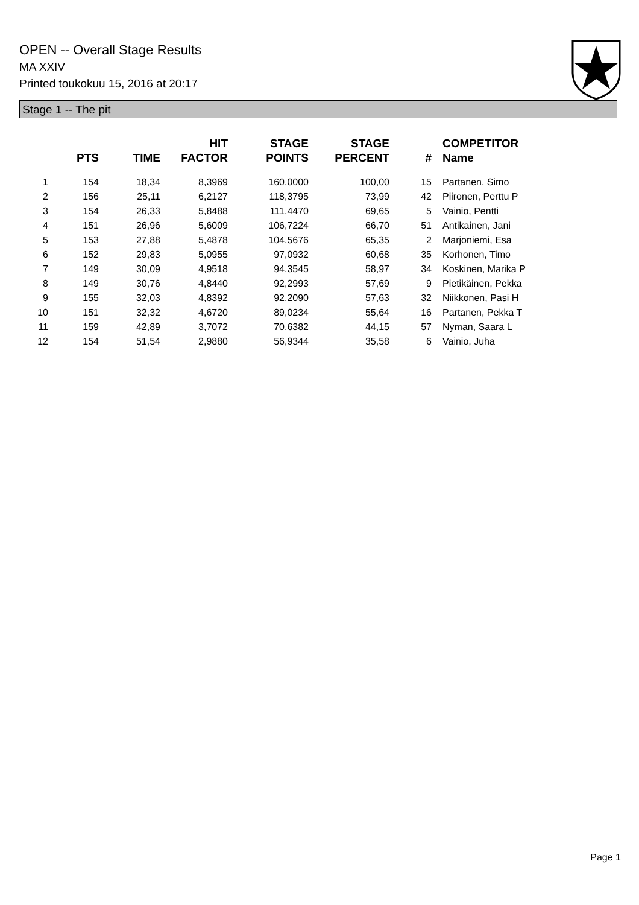OPEN -- Overall Stage Results
MA XXIV
Printed toukokuu 15, 2016 at 20:17
Stage 1 -- The pit
| | PTS | TIME | HIT FACTOR | STAGE POINTS | STAGE PERCENT | # | COMPETITOR Name |
| --- | --- | --- | --- | --- | --- | --- | --- |
| 1 | 154 | 18,34 | 8,3969 | 160,0000 | 100,00 | 15 | Partanen, Simo |
| 2 | 156 | 25,11 | 6,2127 | 118,3795 | 73,99 | 42 | Piironen, Perttu P |
| 3 | 154 | 26,33 | 5,8488 | 111,4470 | 69,65 | 5 | Vainio, Pentti |
| 4 | 151 | 26,96 | 5,6009 | 106,7224 | 66,70 | 51 | Antikainen, Jani |
| 5 | 153 | 27,88 | 5,4878 | 104,5676 | 65,35 | 2 | Marjoniemi, Esa |
| 6 | 152 | 29,83 | 5,0955 | 97,0932 | 60,68 | 35 | Korhonen, Timo |
| 7 | 149 | 30,09 | 4,9518 | 94,3545 | 58,97 | 34 | Koskinen, Marika P |
| 8 | 149 | 30,76 | 4,8440 | 92,2993 | 57,69 | 9 | Pietikäinen, Pekka |
| 9 | 155 | 32,03 | 4,8392 | 92,2090 | 57,63 | 32 | Niikkonen, Pasi H |
| 10 | 151 | 32,32 | 4,6720 | 89,0234 | 55,64 | 16 | Partanen, Pekka T |
| 11 | 159 | 42,89 | 3,7072 | 70,6382 | 44,15 | 57 | Nyman, Saara L |
| 12 | 154 | 51,54 | 2,9880 | 56,9344 | 35,58 | 6 | Vainio, Juha |
Page 1